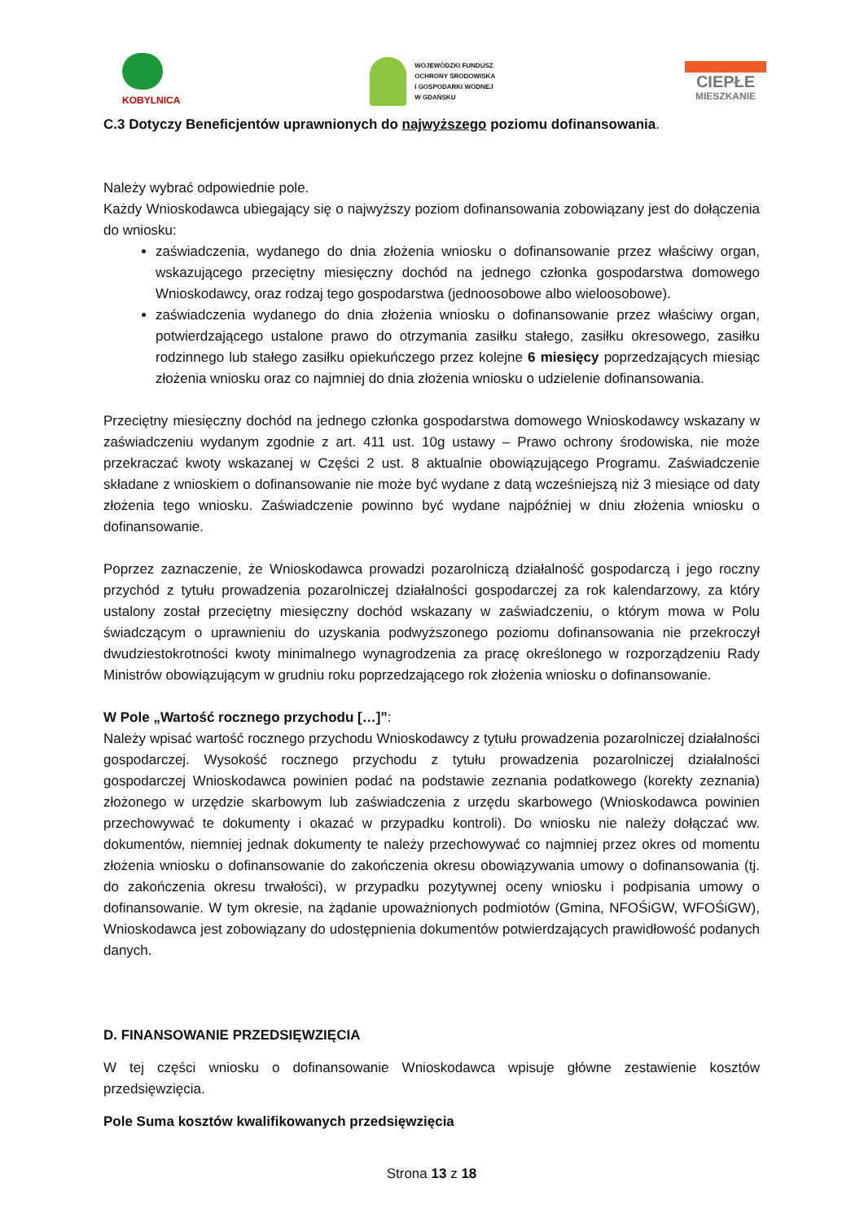KOBYLNICA
WOJEWÓDZKI FUNDUSZ
OCHRONY ŚRODOWISKA
I GOSPODARKI WODNEJ
W GDAŃSKU
CIEPŁE
MIESZKANIE
C.3 Dotyczy Beneficjentów uprawnionych do najwyższego poziomu dofinansowania.
Należy wybrać odpowiednie pole.
Każdy Wnioskodawca ubiegający się o najwyższy poziom dofinansowania zobowiązany jest do dołączenia do wniosku:
zaświadczenia, wydanego do dnia złożenia wniosku o dofinansowanie przez właściwy organ, wskazującego przeciętny miesięczny dochód na jednego członka gospodarstwa domowego Wnioskodawcy, oraz rodzaj tego gospodarstwa (jednoosobowe albo wieloosobowe).
zaświadczenia wydanego do dnia złożenia wniosku o dofinansowanie przez właściwy organ, potwierdzającego ustalone prawo do otrzymania zasiłku stałego, zasiłku okresowego, zasiłku rodzinnego lub stałego zasiłku opiekuńczego przez kolejne 6 miesięcy poprzedzających miesiąc złożenia wniosku oraz co najmniej do dnia złożenia wniosku o udzielenie dofinansowania.
Przeciętny miesięczny dochód na jednego członka gospodarstwa domowego Wnioskodawcy wskazany w zaświadczeniu wydanym zgodnie z art. 411 ust. 10g ustawy – Prawo ochrony środowiska, nie może przekraczać kwoty wskazanej w Części 2 ust. 8 aktualnie obowiązującego Programu. Zaświadczenie składane z wnioskiem o dofinansowanie nie może być wydane z datą wcześniejszą niż 3 miesiące od daty złożenia tego wniosku. Zaświadczenie powinno być wydane najpóźniej w dniu złożenia wniosku o dofinansowanie.
Poprzez zaznaczenie, że Wnioskodawca prowadzi pozarolniczą działalność gospodarczą i jego roczny przychód z tytułu prowadzenia pozarolniczej działalności gospodarczej za rok kalendarzowy, za który ustalony został przeciętny miesięczny dochód wskazany w zaświadczeniu, o którym mowa w Polu świadczącym o uprawnieniu do uzyskania podwyższonego poziomu dofinansowania nie przekroczył dwudziestokrotności kwoty minimalnego wynagrodzenia za pracę określonego w rozporządzeniu Rady Ministrów obowiązującym w grudniu roku poprzedzającego rok złożenia wniosku o dofinansowanie.
W Pole „Wartość rocznego przychodu […]”:
Należy wpisać wartość rocznego przychodu Wnioskodawcy z tytułu prowadzenia pozarolniczej działalności gospodarczej. Wysokość rocznego przychodu z tytułu prowadzenia pozarolniczej działalności gospodarczej Wnioskodawca powinien podać na podstawie zeznania podatkowego (korekty zeznania) złożonego w urzędzie skarbowym lub zaświadczenia z urzędu skarbowego (Wnioskodawca powinien przechowywać te dokumenty i okazać w przypadku kontroli). Do wniosku nie należy dołączać ww. dokumentów, niemniej jednak dokumenty te należy przechowywać co najmniej przez okres od momentu złożenia wniosku o dofinansowanie do zakończenia okresu obowiązywania umowy o dofinansowania (tj. do zakończenia okresu trwałości), w przypadku pozytywnej oceny wniosku i podpisania umowy o dofinansowanie. W tym okresie, na żądanie upoważnionych podmiotów (Gmina, NFOŚiGW, WFOŚiGW), Wnioskodawca jest zobowiązany do udostępnienia dokumentów potwierdzających prawidłowość podanych danych.
D. FINANSOWANIE PRZEDSIĘWZIĘCIA
W tej części wniosku o dofinansowanie Wnioskodawca wpisuje główne zestawienie kosztów przedsięwzięcia.
Pole Suma kosztów kwalifikowanych przedsięwzięcia
Strona 13 z 18